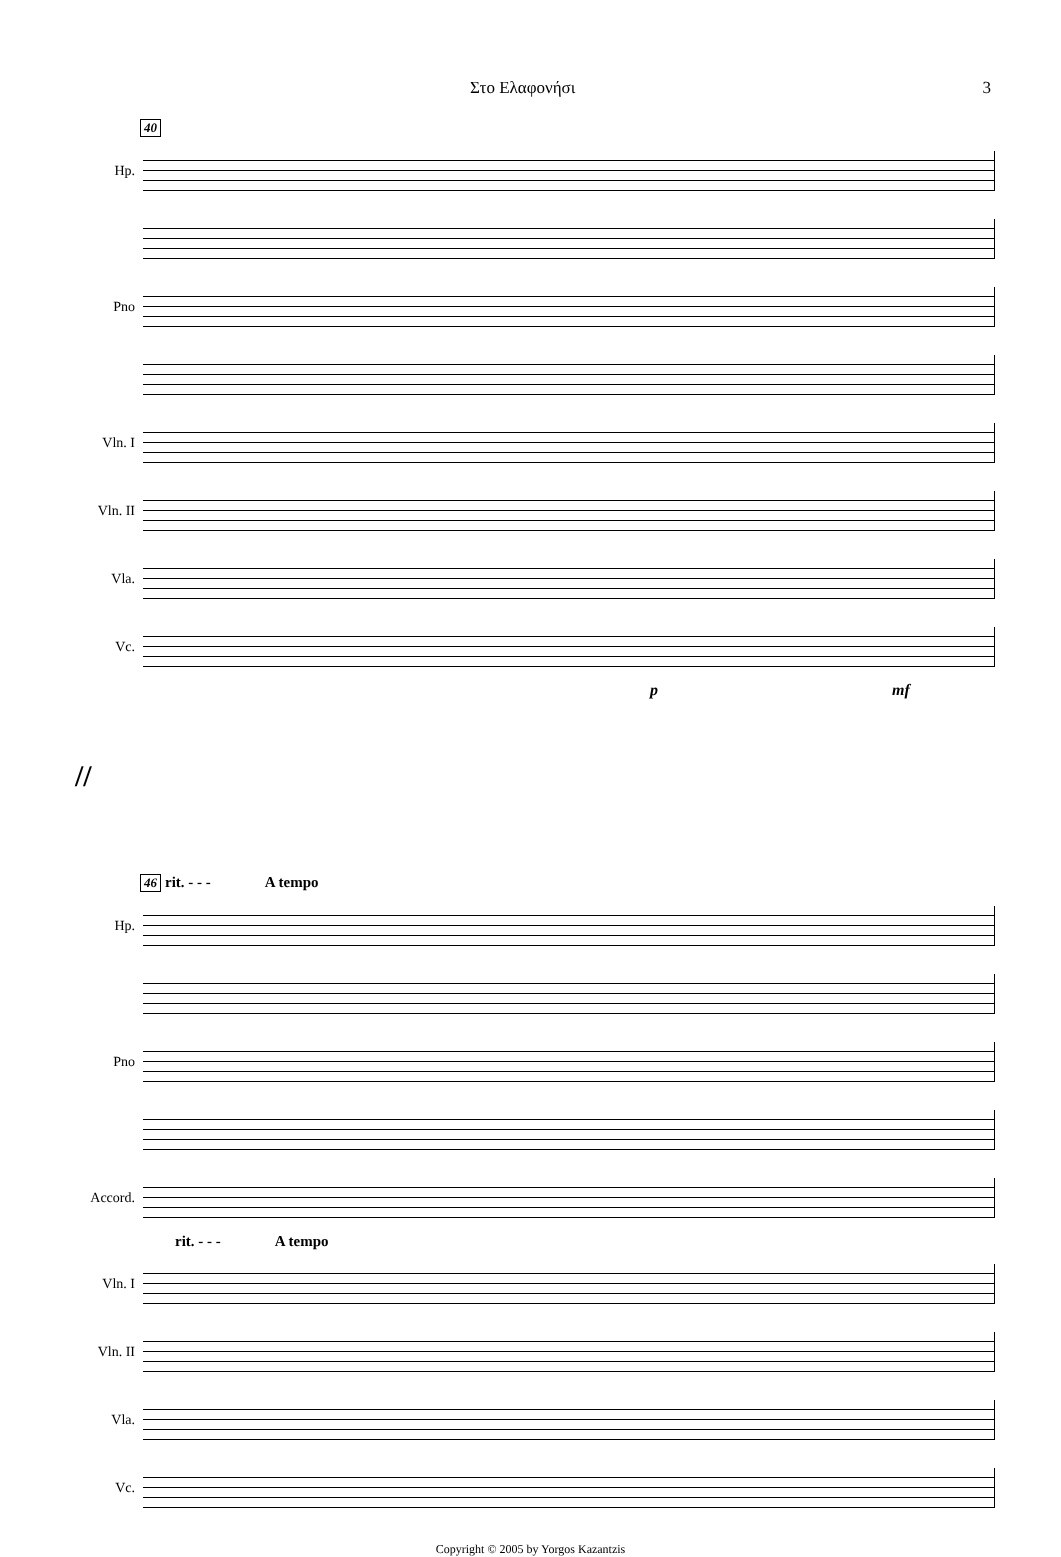Στο Ελαφονήσι 3
40
Hp.
Pno
Vln. I
Vln. II
Vla.
Vc.
p mf
//
46 rit. - - - A tempo
Hp.
Pno
Accord.
rit. - - - A tempo
Vln. I
Vln. II
Vla.
Vc.
Copyright © 2005 by Yorgos Kazantzis